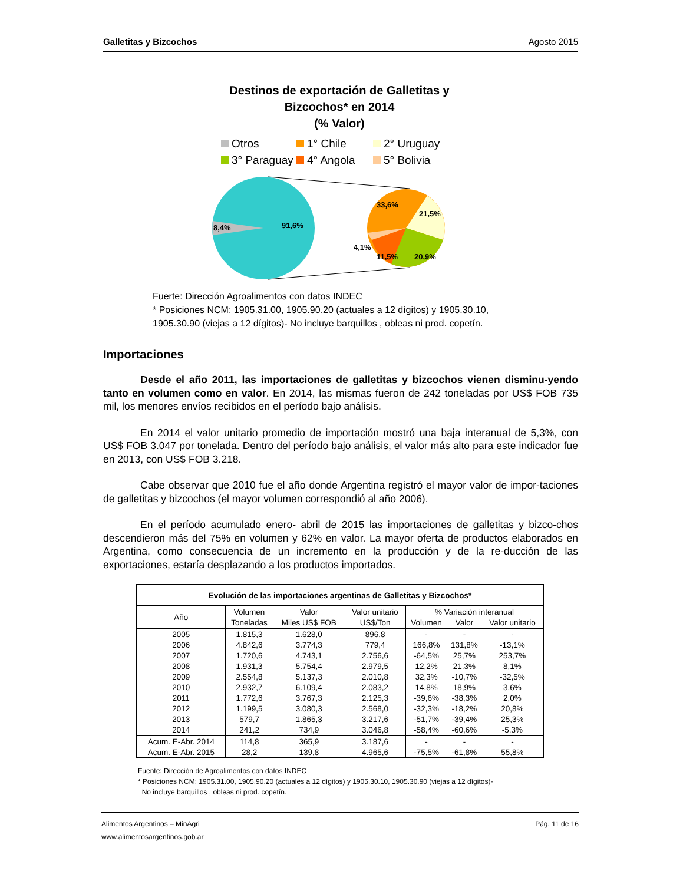Galletitas y Bizcochos Agosto 2015
Destinos de exportación de Galletitas y
Bizcochos* en 2014
(% Valor)
Otros 1° Chile 2° Uruguay 3° Paraguay 4° Angola 5° Bolivia
8,4%
91,6%
33,6%
21,5%
20,9%
11,5%
4,1%
Fuerte: Dirección Agroalimentos con datos INDEC
* Posiciones NCM: 1905.31.00, 1905.90.20 (actuales a 12 dígitos) y 1905.30.10,
1905.30.90 (viejas a 12 dígitos)- No incluye barquillos , obleas ni prod. copetín.
Importaciones
Desde el año 2011, las importaciones de galletitas y bizcochos vienen disminu-yendo tanto en volumen como en valor. En 2014, las mismas fueron de 242 toneladas por US$ FOB 735 mil, los menores envíos recibidos en el período bajo análisis.
En 2014 el valor unitario promedio de importación mostró una baja interanual de 5,3%, con US$ FOB 3.047 por tonelada. Dentro del período bajo análisis, el valor más alto para este indicador fue en 2013, con US$ FOB 3.218.
Cabe observar que 2010 fue el año donde Argentina registró el mayor valor de impor-taciones de galletitas y bizcochos (el mayor volumen correspondió al año 2006).
En el período acumulado enero- abril de 2015 las importaciones de galletitas y bizco-chos descendieron más del 75% en volumen y 62% en valor. La mayor oferta de productos elaborados en Argentina, como consecuencia de un incremento en la producción y de la re-ducción de las exportaciones, estaría desplazando a los productos importados.
| Evolución de las importaciones argentinas de Galletitas y Bizcochos* | | | | | | |
| --- | --- | --- | --- | --- | --- | --- |
| Año | Volumen | Valor | Valor unitario | % Variación interanual | | |
| | Toneladas | Miles US$ FOB | US$/Ton | Volumen | Valor | Valor unitario |
| 2005 | 1.815,3 | 1.628,0 | 896,8 | - | - | - |
| 2006 | 4.842,6 | 3.774,3 | 779,4 | 166,8% | 131,8% | -13,1% |
| 2007 | 1.720,6 | 4.743,1 | 2.756,6 | -64,5% | 25,7% | 253,7% |
| 2008 | 1.931,3 | 5.754,4 | 2.979,5 | 12,2% | 21,3% | 8,1% |
| 2009 | 2.554,8 | 5.137,3 | 2.010,8 | 32,3% | -10,7% | -32,5% |
| 2010 | 2.932,7 | 6.109,4 | 2.083,2 | 14,8% | 18,9% | 3,6% |
| 2011 | 1.772,6 | 3.767,3 | 2.125,3 | -39,6% | -38,3% | 2,0% |
| 2012 | 1.199,5 | 3.080,3 | 2.568,0 | -32,3% | -18,2% | 20,8% |
| 2013 | 579,7 | 1.865,3 | 3.217,6 | -51,7% | -39,4% | 25,3% |
| 2014 | 241,2 | 734,9 | 3.046,8 | -58,4% | -60,6% | -5,3% |
| Acum. E-Abr. 2014 | 114,8 | 365,9 | 3.187,6 | - | - | - |
| Acum. E-Abr. 2015 | 28,2 | 139,8 | 4.965,6 | -75,5% | -61,8% | 55,8% |
Fuente: Dirección de Agroalimentos con datos INDEC
* Posiciones NCM: 1905.31.00, 1905.90.20 (actuales a 12 dígitos) y 1905.30.10, 1905.30.90 (viejas a 12 dígitos)-
No incluye barquillos , obleas ni prod. copetín.
Alimentos Argentinos – MinAgri Pág. 11 de 16
www.alimentosargentinos.gob.ar